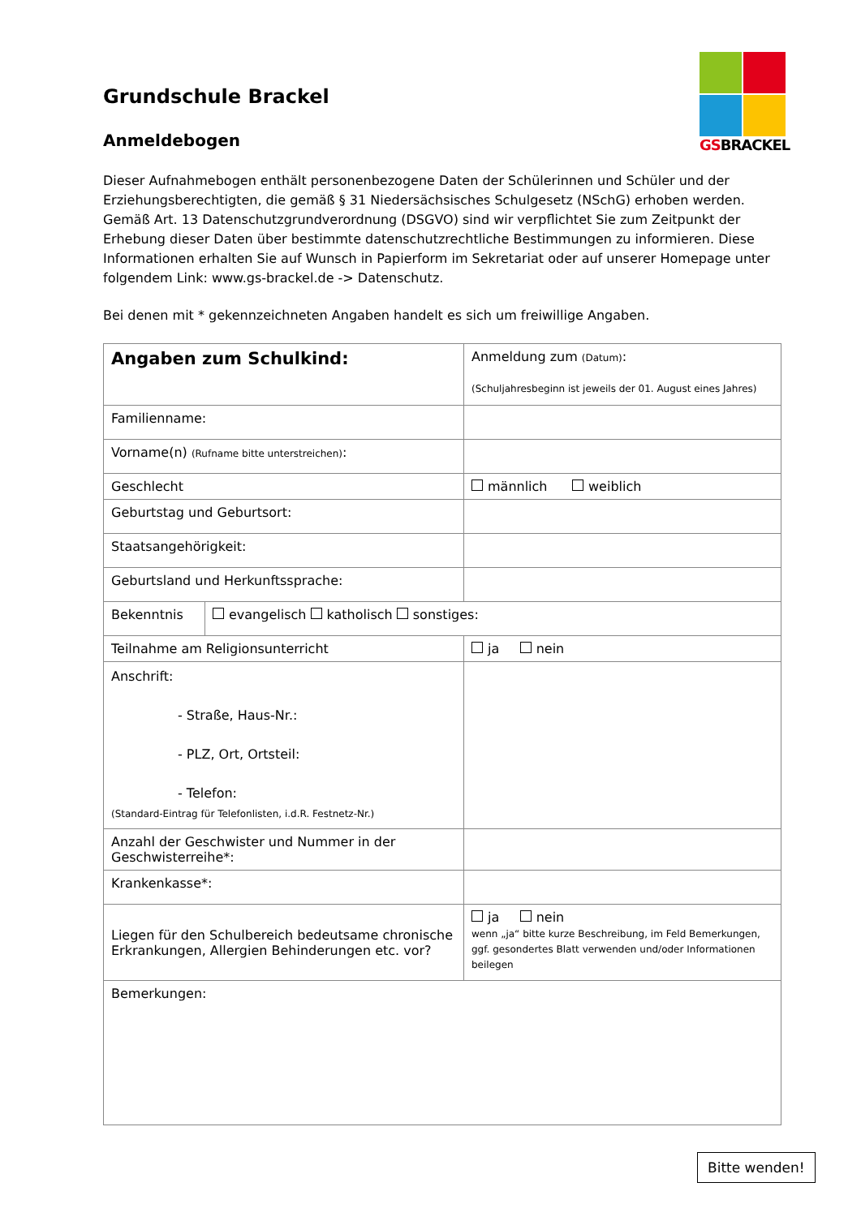GSBRACKEL
Grundschule Brackel
Anmeldebogen
Dieser Aufnahmebogen enthält personenbezogene Daten der Schülerinnen und Schüler und der Erziehungsberechtigten, die gemäß § 31 Niedersächsisches Schulgesetz (NSchG) erhoben werden. Gemäß Art. 13 Datenschutzgrundverordnung (DSGVO) sind wir verpflichtet Sie zum Zeitpunkt der Erhebung dieser Daten über bestimmte datenschutzrechtliche Bestimmungen zu informieren. Diese Informationen erhalten Sie auf Wunsch in Papierform im Sekretariat oder auf unserer Homepage unter folgendem Link: www.gs-brackel.de -> Datenschutz.
Bei denen mit * gekennzeichneten Angaben handelt es sich um freiwillige Angaben.
| Angaben zum Schulkind: | | Anmeldung zum (Datum) : (Schuljahresbeginn ist jeweils der 01. August eines Jahres) |
| Familienname: | | |
| Vorname(n) (Rufname bitte unterstreichen) : | | |
| Geschlecht | | männlich weiblich |
| Geburtstag und Geburtsort: | | |
| Staatsangehörigkeit: | | |
| Geburtsland und Herkunftssprache: | | |
| Bekenntnis | evangelisch katholisch sonstiges: | |
| Teilnahme am Religionsunterricht | | ja nein |
| Anschrift: - Straße, Haus-Nr.: - PLZ, Ort, Ortsteil: - Telefon: (Standard-Eintrag für Telefonlisten, i.d.R. Festnetz-Nr.) | | |
| Anzahl der Geschwister und Nummer in der Geschwisterreihe*: | | |
| Krankenkasse*: | | |
| Liegen für den Schulbereich bedeutsame chronische Erkrankungen, Allergien Behinderungen etc. vor? | | ja nein wenn „ja“ bitte kurze Beschreibung, im Feld Bemerkungen, ggf. gesondertes Blatt verwenden und/oder Informationen beilegen |
| Bemerkungen: | | |
Bitte wenden!